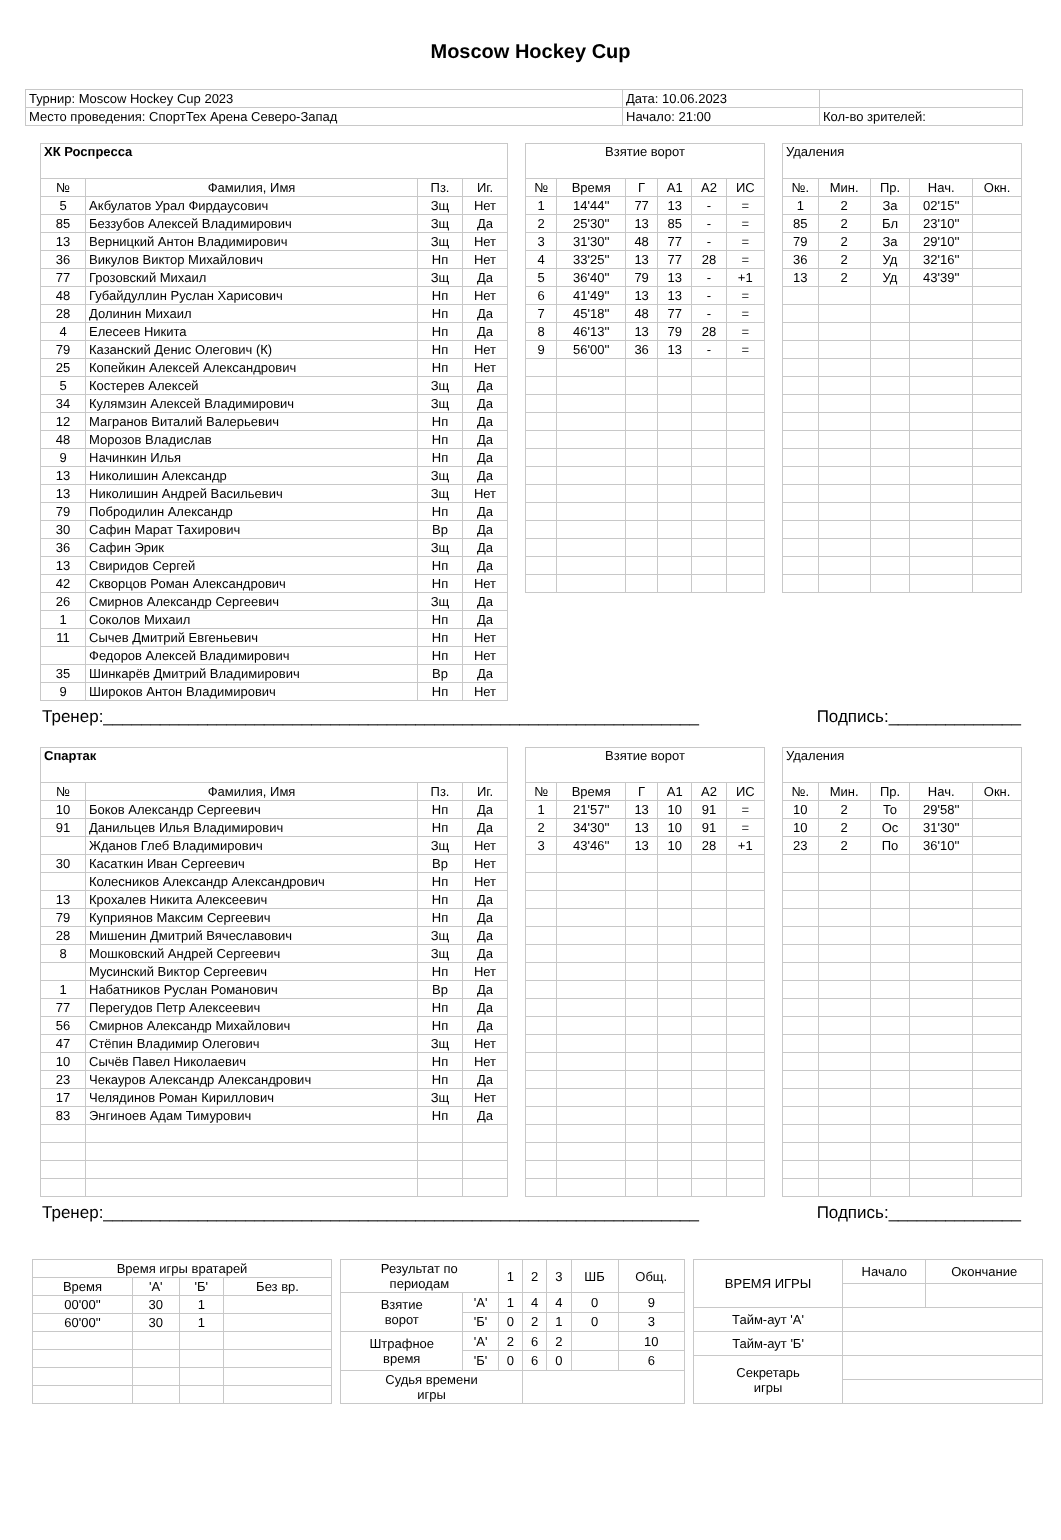Moscow Hockey Cup
| Турнир: Moscow Hockey Cup 2023 | Дата: 10.06.2023 | |
| Место проведения: СпортТех Арена Северо-Запад | Начало: 21:00 | Кол-во зрителей: |
| ХК Роспресса | | | |
| № | Фамилия, Имя | Пз. | Иг. |
| 5 | Акбулатов Урал Фирдаусович | Зщ | Нет |
| 85 | Беззубов Алексей Владимирович | Зщ | Да |
| 13 | Верницкий Антон Владимирович | Зщ | Нет |
| 36 | Викулов Виктор Михайлович | Нп | Нет |
| 77 | Грозовский Михаил | Зщ | Да |
| 48 | Губайдуллин Руслан Харисович | Нп | Нет |
| 28 | Долинин Михаил | Нп | Да |
| 4 | Елесеев Никита | Нп | Да |
| 79 | Казанский Денис Олегович (К) | Нп | Нет |
| 25 | Копейкин Алексей Александрович | Нп | Нет |
| 5 | Костерев Алексей | Зщ | Да |
| 34 | Кулямзин Алексей Владимирович | Зщ | Да |
| 12 | Магранов Виталий Валерьевич | Нп | Да |
| 48 | Морозов Владислав | Нп | Да |
| 9 | Начинкин Илья | Нп | Да |
| 13 | Николишин Александр | Зщ | Да |
| 13 | Николишин Андрей Васильевич | Зщ | Нет |
| 79 | Побродилин Александр | Нп | Да |
| 30 | Сафин Марат Тахирович | Вр | Да |
| 36 | Сафин Эрик | Зщ | Да |
| 13 | Свиридов Сергей | Нп | Да |
| 42 | Скворцов Роман Александрович | Нп | Нет |
| 26 | Смирнов Александр Сергеевич | Зщ | Да |
| 1 | Соколов Михаил | Нп | Да |
| 11 | Сычев Дмитрий Евгеньевич | Нп | Нет |
| | Федоров Алексей Владимирович | Нп | Нет |
| 35 | Шинкарёв Дмитрий Владимирович | Вр | Да |
| 9 | Широков Антон Владимирович | Нп | Нет |
| Взятие ворот | | | | | |
| № | Время | Г | А1 | А2 | ИС |
| 1 | 14'44'' | 77 | 13 | - | = |
| 2 | 25'30'' | 13 | 85 | - | = |
| 3 | 31'30'' | 48 | 77 | - | = |
| 4 | 33'25'' | 13 | 77 | 28 | = |
| 5 | 36'40'' | 79 | 13 | - | +1 |
| 6 | 41'49'' | 13 | 13 | - | = |
| 7 | 45'18'' | 48 | 77 | - | = |
| 8 | 46'13'' | 13 | 79 | 28 | = |
| 9 | 56'00'' | 36 | 13 | - | = |
| Удаления | | | | |
| №. | Мин. | Пр. | Нач. | Окн. |
| 1 | 2 | За | 02'15'' | |
| 85 | 2 | Бл | 23'10'' | |
| 79 | 2 | За | 29'10'' | |
| 36 | 2 | Уд | 32'16'' | |
| 13 | 2 | Уд | 43'39'' | |
Тренер:_______________________________________________________________ Подпись:______________
| Спартак | | | |
| № | Фамилия, Имя | Пз. | Иг. |
| 10 | Боков Александр Сергеевич | Нп | Да |
| 91 | Данильцев Илья Владимирович | Нп | Да |
| | Жданов Глеб Владимирович | Зщ | Нет |
| 30 | Касаткин Иван Сергеевич | Вр | Нет |
| | Колесников Александр Александрович | Нп | Нет |
| 13 | Крохалев Никита Алексеевич | Нп | Да |
| 79 | Куприянов Максим Сергеевич | Нп | Да |
| 28 | Мишенин Дмитрий Вячеславович | Зщ | Да |
| 8 | Мошковский Андрей Сергеевич | Зщ | Да |
| | Мусинский Виктор Сергеевич | Нп | Нет |
| 1 | Набатников Руслан Романович | Вр | Да |
| 77 | Перегудов Петр Алексеевич | Нп | Да |
| 56 | Смирнов Александр Михайлович | Нп | Да |
| 47 | Стёпин Владимир Олегович | Зщ | Нет |
| 10 | Сычёв Павел Николаевич | Нп | Нет |
| 23 | Чекауров Александр Александрович | Нп | Да |
| 17 | Челядинов Роман Кириллович | Зщ | Нет |
| 83 | Энгиноев Адам Тимурович | Нп | Да |
| Взятие ворот | | | | | |
| № | Время | Г | А1 | А2 | ИС |
| 1 | 21'57'' | 13 | 10 | 91 | = |
| 2 | 34'30'' | 13 | 10 | 91 | = |
| 3 | 43'46'' | 13 | 10 | 28 | +1 |
| Удаления | | | | |
| №. | Мин. | Пр. | Нач. | Окн. |
| 10 | 2 | То | 29'58'' | |
| 10 | 2 | Ос | 31'30'' | |
| 23 | 2 | По | 36'10'' | |
Тренер:_______________________________________________________________ Подпись:______________
| Время игры вратарей | | | |
| Время | 'А' | 'Б' | Без вр. |
| 00'00'' | 30 | 1 | |
| 60'00'' | 30 | 1 | |
| Результат по периодам | | 1 | 2 | 3 | ШБ | Общ. |
| Взятие ворот | 'А' | 1 | 4 | 4 | 0 | 9 |
| | 'Б' | 0 | 2 | 1 | 0 | 3 |
| Штрафное время | 'А' | 2 | 6 | 2 | | 10 |
| | 'Б' | 0 | 6 | 0 | | 6 |
| Судья времени игры | | | | | | |
| ВРЕМЯ ИГРЫ | Начало | Окончание |
| Тайм-аут 'А' | | |
| Тайм-аут 'Б' | | |
| Секретарь игры | | |